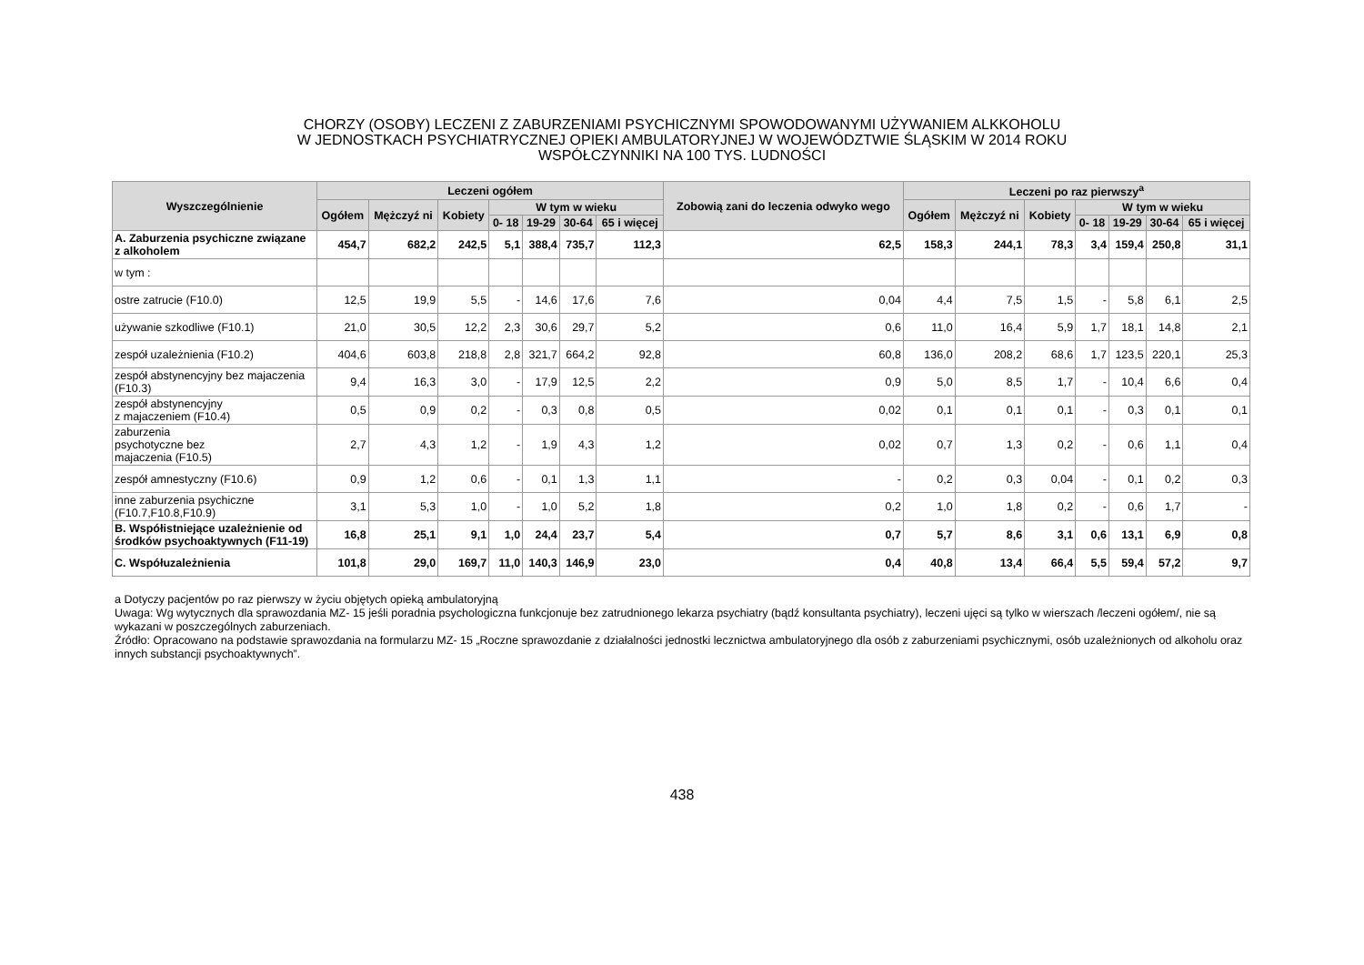CHORZY (OSOBY) LECZENI Z ZABURZENIAMI PSYCHICZNYMI SPOWODOWANYMI UŻYWANIEM ALKKOHOLU
W JEDNOSTKACH PSYCHIATRYCZNEJ OPIEKI AMBULATORYJNEJ W WOJEWÓDZTWIE ŚLĄSKIM W 2014 ROKU
WSPÓŁCZYNNIKI NA 100 TYS. LUDNOŚCI
| Wyszczególnienie | Leczeni ogółem | | | | | | | Zobowią zani do leczenia odwyko wego | Leczeni po raz pierwszy<sup>a</sup> | | | | | | |
| --- | --- | --- | --- | --- | --- | --- | --- | --- | --- | --- | --- | --- | --- | --- | --- |
| | Ogółem | Mężczyź ni | Kobiety | W tym w wieku | | | | | Ogółem | Mężczyź ni | Kobiety | W tym w wieku | | | |
| | | | | 0- 18 | 19-29 | 30-64 | 65 i więcej | | | | | 0- 18 | 19-29 | 30-64 | 65 i więcej |
| A. Zaburzenia psychiczne związane z alkoholem | 454,7 | 682,2 | 242,5 | 5,1 | 388,4 | 735,7 | 112,3 | 62,5 | 158,3 | 244,1 | 78,3 | 3,4 | 159,4 | 250,8 | 31,1 |
| w tym : | | | | | | | | | | | | | | | |
| ostre zatrucie (F10.0) | 12,5 | 19,9 | 5,5 | - | 14,6 | 17,6 | 7,6 | 0,04 | 4,4 | 7,5 | 1,5 | - | 5,8 | 6,1 | 2,5 |
| używanie szkodliwe (F10.1) | 21,0 | 30,5 | 12,2 | 2,3 | 30,6 | 29,7 | 5,2 | 0,6 | 11,0 | 16,4 | 5,9 | 1,7 | 18,1 | 14,8 | 2,1 |
| zespół uzależnienia (F10.2) | 404,6 | 603,8 | 218,8 | 2,8 | 321,7 | 664,2 | 92,8 | 60,8 | 136,0 | 208,2 | 68,6 | 1,7 | 123,5 | 220,1 | 25,3 |
| zespół abstynencyjny bez majaczenia (F10.3) | 9,4 | 16,3 | 3,0 | - | 17,9 | 12,5 | 2,2 | 0,9 | 5,0 | 8,5 | 1,7 | - | 10,4 | 6,6 | 0,4 |
| zespół abstynencyjny z majaczeniem (F10.4) | 0,5 | 0,9 | 0,2 | - | 0,3 | 0,8 | 0,5 | 0,02 | 0,1 | 0,1 | 0,1 | - | 0,3 | 0,1 | 0,1 |
| zaburzenia psychotyczne bez majaczenia (F10.5) | 2,7 | 4,3 | 1,2 | - | 1,9 | 4,3 | 1,2 | 0,02 | 0,7 | 1,3 | 0,2 | - | 0,6 | 1,1 | 0,4 |
| zespół amnestyczny (F10.6) | 0,9 | 1,2 | 0,6 | - | 0,1 | 1,3 | 1,1 | - | 0,2 | 0,3 | 0,04 | - | 0,1 | 0,2 | 0,3 |
| inne zaburzenia psychiczne (F10.7,F10.8,F10.9) | 3,1 | 5,3 | 1,0 | - | 1,0 | 5,2 | 1,8 | 0,2 | 1,0 | 1,8 | 0,2 | - | 0,6 | 1,7 | - |
| B. Współistniejące uzależnienie od środków psychoaktywnych (F11-19) | 16,8 | 25,1 | 9,1 | 1,0 | 24,4 | 23,7 | 5,4 | 0,7 | 5,7 | 8,6 | 3,1 | 0,6 | 13,1 | 6,9 | 0,8 |
| C. Współuzależnienia | 101,8 | 29,0 | 169,7 | 11,0 | 140,3 | 146,9 | 23,0 | 0,4 | 40,8 | 13,4 | 66,4 | 5,5 | 59,4 | 57,2 | 9,7 |
a Dotyczy pacjentów po raz pierwszy w życiu objętych opieką ambulatoryjną
Uwaga: Wg wytycznych dla sprawozdania MZ- 15 jeśli poradnia psychologiczna funkcjonuje bez zatrudnionego lekarza psychiatry (bądź konsultanta psychiatry), leczeni ujęci są tylko w wierszach /leczeni ogółem/, nie są wykazani w poszczególnych zaburzeniach.
Źródło: Opracowano na podstawie sprawozdania na formularzu MZ- 15 „Roczne sprawozdanie z działalności jednostki lecznictwa ambulatoryjnego dla osób z zaburzeniami psychicznymi, osób uzależnionych od alkoholu oraz innych substancji psychoaktywnych”.
438